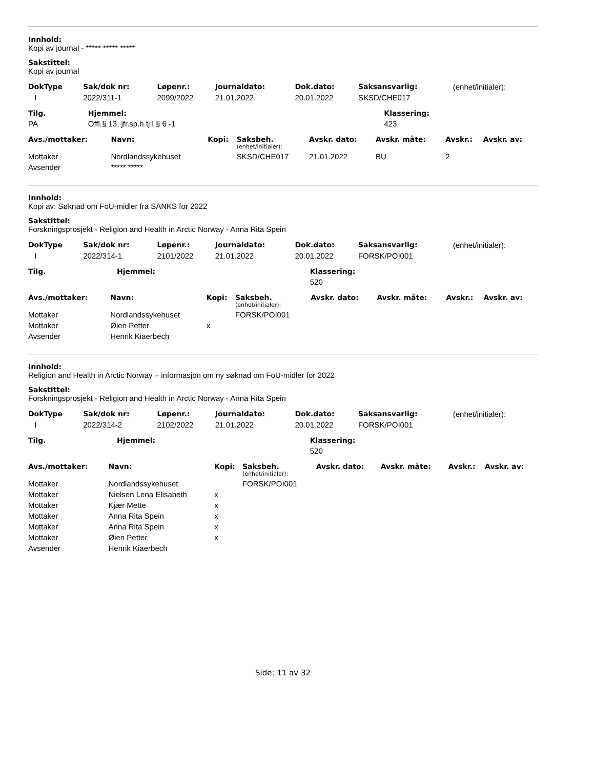Innhold:
Kopi av journal - ***** ***** *****
Sakstittel:
Kopi av journal
| DokType | Sak/dok nr: | Løpenr.: | Journaldato: | Dok.dato: | Saksansvarlig: | (enhet/initialer): |
| I | 2022/311-1 | 2099/2022 | 21.01.2022 | 20.01.2022 | SKSD/CHE017 | |
| Tilg. | Hjemmel: | Klassering: |
| --- | --- | --- |
| PA | Offl.§ 13, jfr.sp.h.tj.l § 6 -1 | 423 |
| Avs./mottaker: | Navn: | Kopi: | Saksbeh. (enhet/initialer): | Avskr. dato: | Avskr. måte: | Avskr.: | Avskr. av: |
| --- | --- | --- | --- | --- | --- | --- | --- |
| Mottaker | Nordlandssykehuset | | SKSD/CHE017 | 21.01.2022 | BU | 2 | |
| Avsender | ***** ***** | | | | | | |
Innhold:
Kopi av: Søknad om FoU-midler fra SANKS for 2022
Sakstittel:
Forskningsprosjekt - Religion and Health in Arctic Norway - Anna Rita Spein
| DokType | Sak/dok nr: | Løpenr.: | Journaldato: | Dok.dato: | Saksansvarlig: | (enhet/initialer): |
| I | 2022/314-1 | 2101/2022 | 21.01.2022 | 20.01.2022 | FORSK/POI001 | |
| Tilg. | Hjemmel: | Klassering: |
| --- | --- | --- |
| | | 520 |
| Avs./mottaker: | Navn: | Kopi: | Saksbeh. (enhet/initialer): | Avskr. dato: | Avskr. måte: | Avskr.: | Avskr. av: |
| --- | --- | --- | --- | --- | --- | --- | --- |
| Mottaker | Nordlandssykehuset | | FORSK/POI001 | | | | |
| Mottaker | Øien Petter | x | | | | | |
| Avsender | Henrik Kiaerbech | | | | | | |
Innhold:
Religion and Health in Arctic Norway – informasjon om ny søknad om FoU-midler for 2022
Sakstittel:
Forskningsprosjekt - Religion and Health in Arctic Norway - Anna Rita Spein
| DokType | Sak/dok nr: | Løpenr.: | Journaldato: | Dok.dato: | Saksansvarlig: | (enhet/initialer): |
| I | 2022/314-2 | 2102/2022 | 21.01.2022 | 20.01.2022 | FORSK/POI001 | |
| Tilg. | Hjemmel: | Klassering: |
| --- | --- | --- |
| | | 520 |
| Avs./mottaker: | Navn: | Kopi: | Saksbeh. (enhet/initialer): | Avskr. dato: | Avskr. måte: | Avskr.: | Avskr. av: |
| --- | --- | --- | --- | --- | --- | --- | --- |
| Mottaker | Nordlandssykehuset | | FORSK/POI001 | | | | |
| Mottaker | Nielsen Lena Elisabeth | x | | | | | |
| Mottaker | Kjær Mette | x | | | | | |
| Mottaker | Anna Rita Spein | x | | | | | |
| Mottaker | Anna Rita Spein | x | | | | | |
| Mottaker | Øien Petter | x | | | | | |
| Avsender | Henrik Kiaerbech | | | | | | |
Side: 11 av 32